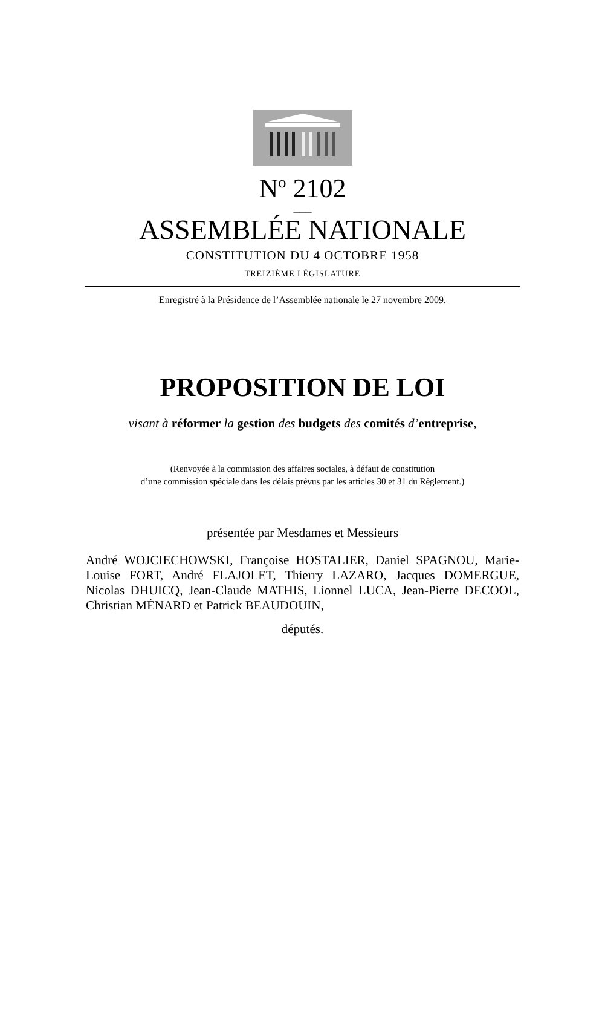N<sup>o</sup> 2102
___
ASSEMBLÉE NATIONALE
CONSTITUTION DU 4 OCTOBRE 1958
TREIZIÈME LÉGISLATURE
Enregistré à la Présidence de l’Assemblée nationale le 27 novembre 2009.
PROPOSITION DE LOI
visant à réformer la gestion des budgets des comités d’entreprise,
(Renvoyée à la commission des affaires sociales, à défaut de constitution
d’une commission spéciale dans les délais prévus par les articles 30 et 31 du Règlement.)
présentée par Mesdames et Messieurs
André WOJCIECHOWSKI, Françoise HOSTALIER, Daniel SPAGNOU, Marie-Louise FORT, André FLAJOLET, Thierry LAZARO, Jacques DOMERGUE, Nicolas DHUICQ, Jean-Claude MATHIS, Lionnel LUCA, Jean-Pierre DECOOL, Christian MÉNARD et Patrick BEAUDOUIN,
députés.